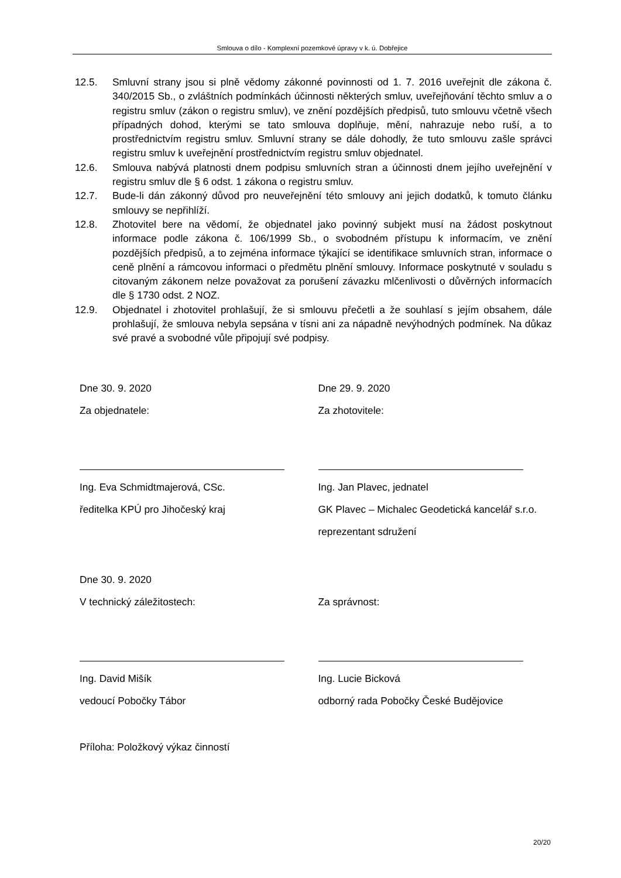Smlouva o dílo - Komplexní pozemkové úpravy v k. ú. Dobřejice
12.5. Smluvní strany jsou si plně vědomy zákonné povinnosti od 1. 7. 2016 uveřejnit dle zákona č. 340/2015 Sb., o zvláštních podmínkách účinnosti některých smluv, uveřejňování těchto smluv a o registru smluv (zákon o registru smluv), ve znění pozdějších předpisů, tuto smlouvu včetně všech případných dohod, kterými se tato smlouva doplňuje, mění, nahrazuje nebo ruší, a to prostřednictvím registru smluv. Smluvní strany se dále dohodly, že tuto smlouvu zašle správci registru smluv k uveřejnění prostřednictvím registru smluv objednatel.
12.6. Smlouva nabývá platnosti dnem podpisu smluvních stran a účinnosti dnem jejího uveřejnění v registru smluv dle § 6 odst. 1 zákona o registru smluv.
12.7. Bude-li dán zákonný důvod pro neuveřejnění této smlouvy ani jejich dodatků, k tomuto článku smlouvy se nepřihlíží.
12.8. Zhotovitel bere na vědomí, že objednatel jako povinný subjekt musí na žádost poskytnout informace podle zákona č. 106/1999 Sb., o svobodném přístupu k informacím, ve znění pozdějších předpisů, a to zejména informace týkající se identifikace smluvních stran, informace o ceně plnění a rámcovou informaci o předmětu plnění smlouvy. Informace poskytnuté v souladu s citovaným zákonem nelze považovat za porušení závazku mlčenlivosti o důvěrných informacích dle § 1730 odst. 2 NOZ.
12.9. Objednatel i zhotovitel prohlašují, že si smlouvu přečetli a že souhlasí s jejím obsahem, dále prohlašují, že smlouva nebyla sepsána v tísni ani za nápadně nevýhodných podmínek. Na důkaz své pravé a svobodné vůle připojují své podpisy.
Dne 30. 9. 2020
Za objednatele:
Ing. Eva Schmidtmajerová, CSc.
ředitelka KPÚ pro Jihočeský kraj
Dne 29. 9. 2020
Za zhotovitele:
Ing. Jan Plavec, jednatel
GK Plavec – Michalec Geodetická kancelář s.r.o.
reprezentant sdružení
Dne 30. 9. 2020
V technický záležitostech:
Ing. David Mišík
vedoucí Pobočky Tábor
Za správnost:
Ing. Lucie Bicková
odborný rada Pobočky České Budějovice
Příloha: Položkový výkaz činností
20/20